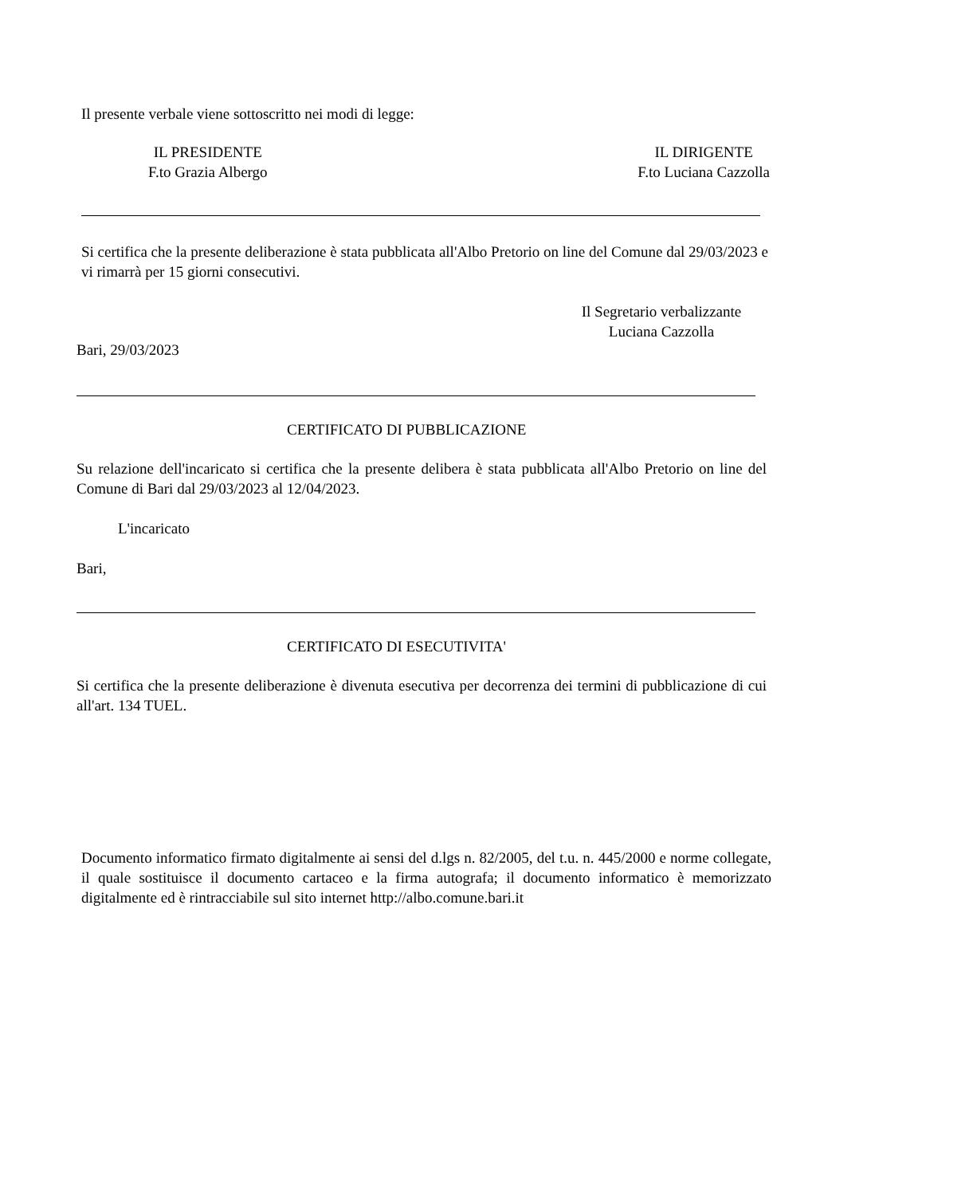Il presente verbale viene sottoscritto nei modi di legge:
IL PRESIDENTE
F.to Grazia Albergo
IL DIRIGENTE
F.to Luciana Cazzolla
Si certifica che la presente deliberazione è stata pubblicata all'Albo Pretorio on line del Comune dal 29/03/2023 e vi rimarrà per 15 giorni consecutivi.
Il Segretario verbalizzante
Luciana Cazzolla
Bari, 29/03/2023
CERTIFICATO DI PUBBLICAZIONE
Su relazione dell'incaricato si certifica che la presente delibera è stata pubblicata all'Albo Pretorio on line del Comune di Bari dal 29/03/2023 al 12/04/2023.
L'incaricato
Bari,
CERTIFICATO DI ESECUTIVITA'
Si certifica che la presente deliberazione è divenuta esecutiva per decorrenza dei termini di pubblicazione di cui all'art. 134 TUEL.
Documento informatico firmato digitalmente ai sensi del d.lgs n. 82/2005, del t.u. n. 445/2000 e norme collegate, il quale sostituisce il documento cartaceo e la firma autografa; il documento informatico è memorizzato digitalmente ed è rintracciabile sul sito internet http://albo.comune.bari.it